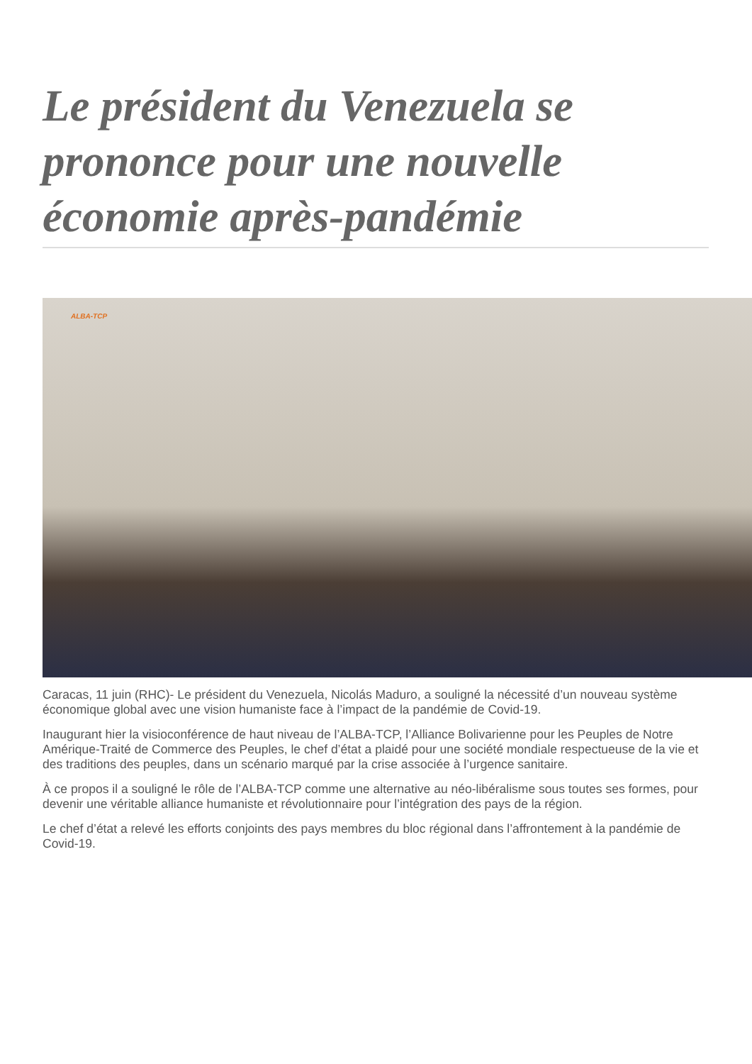Le président du Venezuela se prononce pour une nouvelle économie après-pandémie
ALBA-TCP
Caracas, 11 juin (RHC)- Le président du Venezuela, Nicolás Maduro, a souligné la nécessité d’un nouveau système économique global avec une vision humaniste face à l’impact de la pandémie de Covid-19.
Inaugurant hier la visioconférence de haut niveau de l’ALBA-TCP, l’Alliance Bolivarienne pour les Peuples de Notre Amérique-Traité de Commerce des Peuples, le chef d’état a plaidé pour une société mondiale respectueuse de la vie et des traditions des peuples, dans un scénario marqué par la crise associée à l’urgence sanitaire.
À ce propos il a souligné le rôle de l’ALBA-TCP comme une alternative au néo-libéralisme sous toutes ses formes, pour devenir une véritable alliance humaniste et révolutionnaire pour l’intégration des pays de la région.
Le chef d’état a relevé les efforts conjoints des pays membres du bloc régional dans l’affrontement à la pandémie de Covid-19.